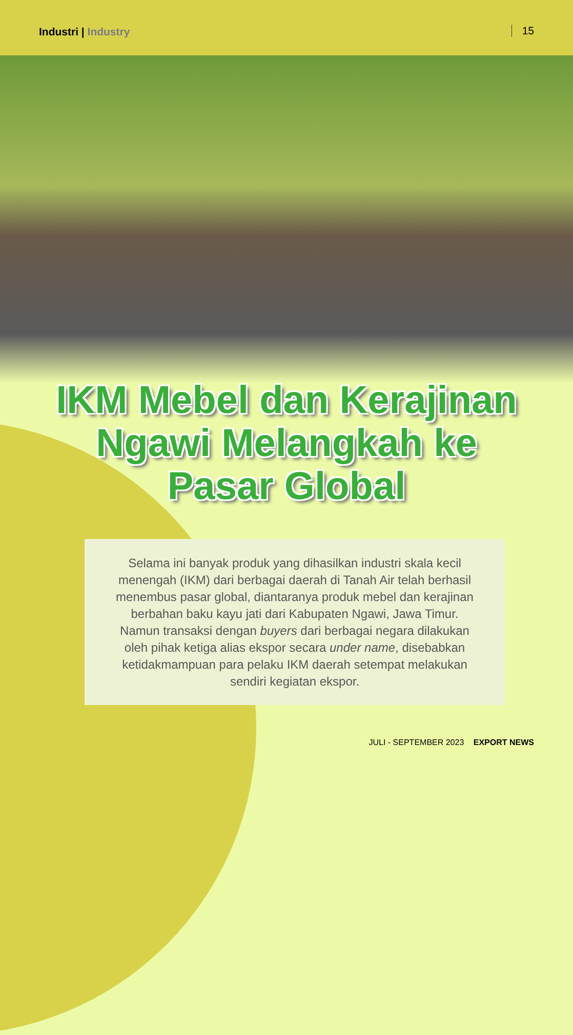Industri | Industry 15
IKM Mebel dan Kerajinan
Ngawi Melangkah ke
Pasar Global
Selama ini banyak produk yang dihasilkan industri skala kecil menengah (IKM) dari berbagai daerah di Tanah Air telah berhasil menembus pasar global, diantaranya produk mebel dan kerajinan berbahan baku kayu jati dari Kabupaten Ngawi, Jawa Timur. Namun transaksi dengan buyers dari berbagai negara dilakukan oleh pihak ketiga alias ekspor secara under name, disebabkan ketidakmampuan para pelaku IKM daerah setempat melakukan sendiri kegiatan ekspor.
JULI - SEPTEMBER 2023 EXPORT NEWS